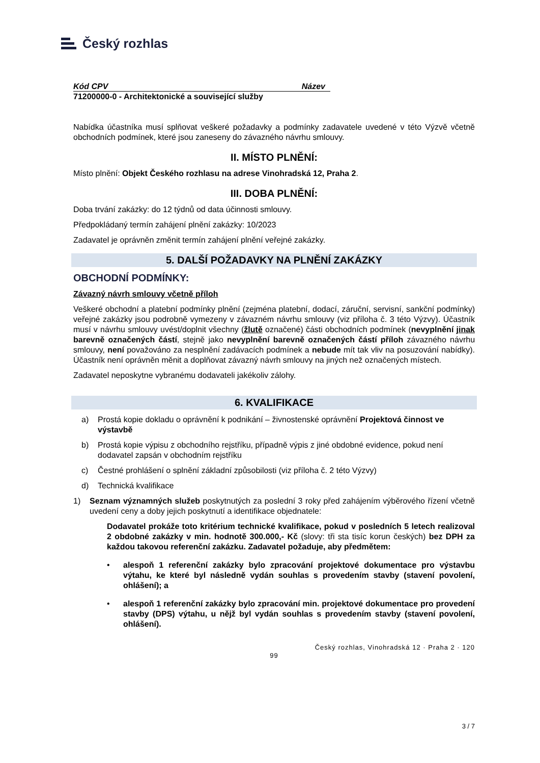Český rozhlas
Kód CPV Název
71200000-0 - Architektonické a související služby
Nabídka účastníka musí splňovat veškeré požadavky a podmínky zadavatele uvedené v této Výzvě včetně obchodních podmínek, které jsou zaneseny do závazného návrhu smlouvy.
II. MÍSTO PLNĚNÍ:
Místo plnění: Objekt Českého rozhlasu na adrese Vinohradská 12, Praha 2.
III. DOBA PLNĚNÍ:
Doba trvání zakázky: do 12 týdnů od data účinnosti smlouvy.
Předpokládaný termín zahájení plnění zakázky: 10/2023
Zadavatel je oprávněn změnit termín zahájení plnění veřejné zakázky.
5. DALŠÍ POŽADAVKY NA PLNĚNÍ ZAKÁZKY
OBCHODNÍ PODMÍNKY:
Závazný návrh smlouvy včetně příloh
Veškeré obchodní a platební podmínky plnění (zejména platební, dodací, záruční, servisní, sankční podmínky) veřejné zakázky jsou podrobně vymezeny v závazném návrhu smlouvy (viz příloha č. 3 této Výzvy). Účastník musí v návrhu smlouvy uvést/doplnit všechny (žlutě označené) části obchodních podmínek (nevyplnění jinak barevně označených částí, stejně jako nevyplnění barevně označených částí příloh závazného návrhu smlouvy, není považováno za nesplnění zadávacích podmínek a nebude mít tak vliv na posuzování nabídky). Účastník není oprávněn měnit a doplňovat závazný návrh smlouvy na jiných než označených místech.
Zadavatel neposkytne vybranému dodavateli jakékoliv zálohy.
6. KVALIFIKACE
a) Prostá kopie dokladu o oprávnění k podnikání – živnostenské oprávnění Projektová činnost ve výstavbě
b) Prostá kopie výpisu z obchodního rejstříku, případně výpis z jiné obdobné evidence, pokud není dodavatel zapsán v obchodním rejstříku
c) Čestné prohlášení o splnění základní způsobilosti (viz příloha č. 2 této Výzvy)
d) Technická kvalifikace
1) Seznam významných služeb poskytnutých za poslední 3 roky před zahájením výběrového řízení včetně uvedení ceny a doby jejich poskytnutí a identifikace objednatele:
Dodavatel prokáže toto kritérium technické kvalifikace, pokud v posledních 5 letech realizoval 2 obdobné zakázky v min. hodnotě 300.000,- Kč (slovy: tři sta tisíc korun českých) bez DPH za každou takovou referenční zakázku. Zadavatel požaduje, aby předmětem:
• alespoň 1 referenční zakázky bylo zpracování projektové dokumentace pro výstavbu výtahu, ke které byl následně vydán souhlas s provedením stavby (stavení povolení, ohlášení); a
• alespoň 1 referenční zakázky bylo zpracování min. projektové dokumentace pro provedení stavby (DPS) výtahu, u nějž byl vydán souhlas s provedením stavby (stavení povolení, ohlášení).
Český rozhlas, Vinohradská 12 · Praha 2 · 120
99
3 / 7